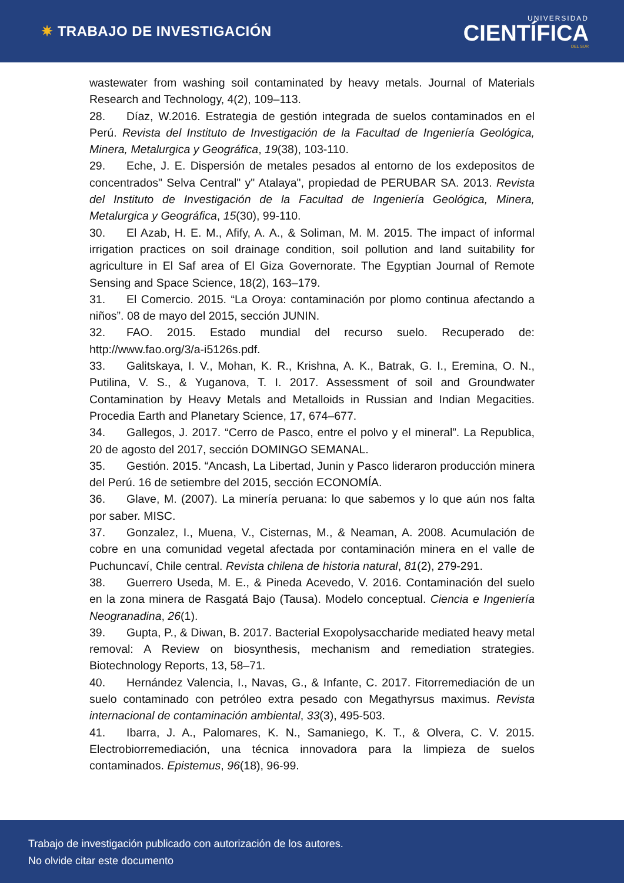✷ TRABAJO DE INVESTIGACIÓN
UNIVERSIDAD
CIENTÍFICA
DEL SUR
wastewater from washing soil contaminated by heavy metals. Journal of Materials Research and Technology, 4(2), 109–113.
28. Díaz, W.2016. Estrategia de gestión integrada de suelos contaminados en el Perú. Revista del Instituto de Investigación de la Facultad de Ingeniería Geológica, Minera, Metalurgica y Geográfica, 19(38), 103-110.
29. Eche, J. E. Dispersión de metales pesados al entorno de los exdepositos de concentrados" Selva Central" y" Atalaya", propiedad de PERUBAR SA. 2013. Revista del Instituto de Investigación de la Facultad de Ingeniería Geológica, Minera, Metalurgica y Geográfica, 15(30), 99-110.
30. El Azab, H. E. M., Afify, A. A., & Soliman, M. M. 2015. The impact of informal irrigation practices on soil drainage condition, soil pollution and land suitability for agriculture in El Saf area of El Giza Governorate. The Egyptian Journal of Remote Sensing and Space Science, 18(2), 163–179.
31. El Comercio. 2015. “La Oroya: contaminación por plomo continua afectando a niños”. 08 de mayo del 2015, sección JUNIN.
32. FAO. 2015. Estado mundial del recurso suelo. Recuperado de: http://www.fao.org/3/a-i5126s.pdf.
33. Galitskaya, I. V., Mohan, K. R., Krishna, A. K., Batrak, G. I., Eremina, O. N., Putilina, V. S., & Yuganova, T. I. 2017. Assessment of soil and Groundwater Contamination by Heavy Metals and Metalloids in Russian and Indian Megacities. Procedia Earth and Planetary Science, 17, 674–677.
34. Gallegos, J. 2017. “Cerro de Pasco, entre el polvo y el mineral”. La Republica, 20 de agosto del 2017, sección DOMINGO SEMANAL.
35. Gestión. 2015. “Ancash, La Libertad, Junin y Pasco lideraron producción minera del Perú. 16 de setiembre del 2015, sección ECONOMÍA.
36. Glave, M. (2007). La minería peruana: lo que sabemos y lo que aún nos falta por saber. MISC.
37. Gonzalez, I., Muena, V., Cisternas, M., & Neaman, A. 2008. Acumulación de cobre en una comunidad vegetal afectada por contaminación minera en el valle de Puchuncaví, Chile central. Revista chilena de historia natural, 81(2), 279-291.
38. Guerrero Useda, M. E., & Pineda Acevedo, V. 2016. Contaminación del suelo en la zona minera de Rasgatá Bajo (Tausa). Modelo conceptual. Ciencia e Ingeniería Neogranadina, 26(1).
39. Gupta, P., & Diwan, B. 2017. Bacterial Exopolysaccharide mediated heavy metal removal: A Review on biosynthesis, mechanism and remediation strategies. Biotechnology Reports, 13, 58–71.
40. Hernández Valencia, I., Navas, G., & Infante, C. 2017. Fitorremediación de un suelo contaminado con petróleo extra pesado con Megathyrsus maximus. Revista internacional de contaminación ambiental, 33(3), 495-503.
41. Ibarra, J. A., Palomares, K. N., Samaniego, K. T., & Olvera, C. V. 2015. Electrobiorremediación, una técnica innovadora para la limpieza de suelos contaminados. Epistemus, 96(18), 96-99.
Trabajo de investigación publicado con autorización de los autores.
No olvide citar este documento